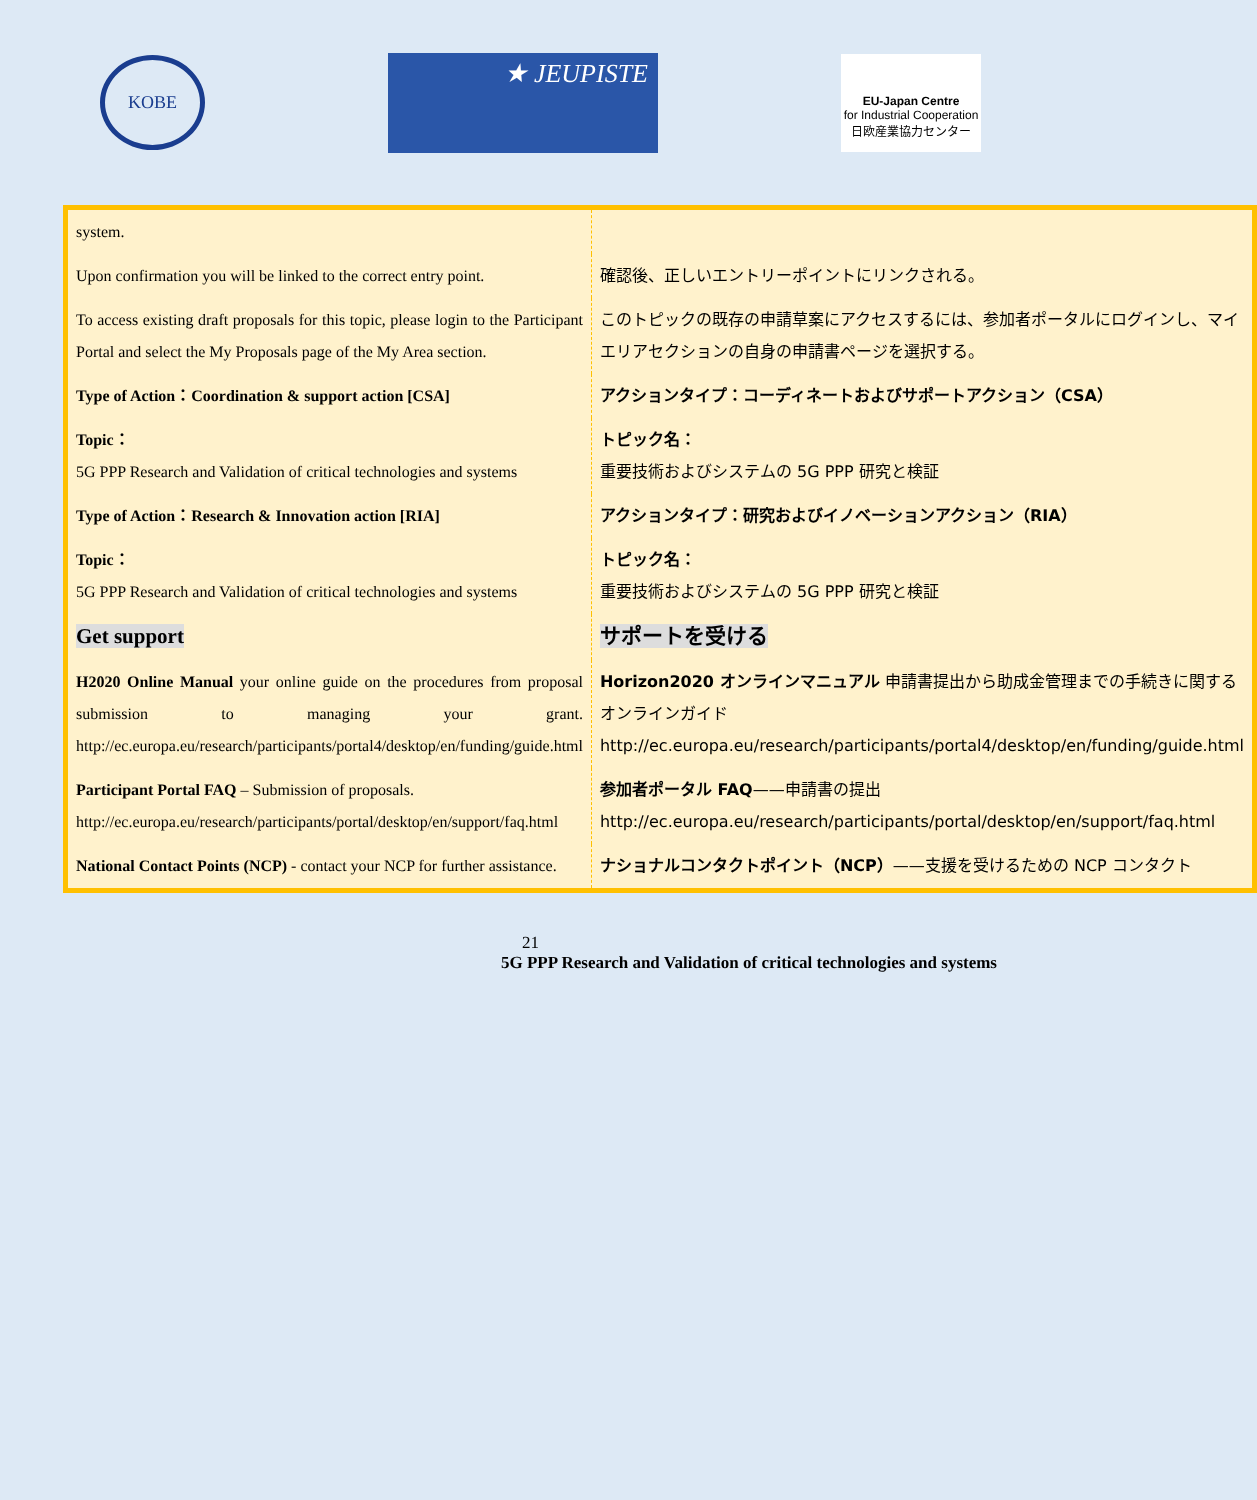KOBE
★ JEUPISTE
EU-Japan Centre
for Industrial Cooperation
日欧産業協力センター
| system. | |
| Upon confirmation you will be linked to the correct entry point. | 確認後、正しいエントリーポイントにリンクされる。 |
| To access existing draft proposals for this topic, please login to the Participant Portal and select the My Proposals page of the My Area section. | このトピックの既存の申請草案にアクセスするには、参加者ポータルにログインし、マイエリアセクションの自身の申請書ページを選択する。 |
| Type of Action：Coordination & support action [CSA] | アクションタイプ：コーディネートおよびサポートアクション（CSA） |
| Topic： 5G PPP Research and Validation of critical technologies and systems | トピック名： 重要技術およびシステムの 5G PPP 研究と検証 |
| Type of Action：Research & Innovation action [RIA] | アクションタイプ：研究およびイノベーションアクション（RIA） |
| Topic： 5G PPP Research and Validation of critical technologies and systems | トピック名： 重要技術およびシステムの 5G PPP 研究と検証 |
| Get support | サポートを受ける |
| H2020 Online Manual your online guide on the procedures from proposal submission to managing your grant. http://ec.europa.eu/research/participants/portal4/desktop/en/funding/guide.html | Horizon2020 オンラインマニュアル 申請書提出から助成金管理までの手続きに関するオンラインガイド http://ec.europa.eu/research/participants/portal4/desktop/en/funding/guide.html |
| Participant Portal FAQ – Submission of proposals. http://ec.europa.eu/research/participants/portal/desktop/en/support/faq.html | 参加者ポータル FAQ ——申請書の提出 http://ec.europa.eu/research/participants/portal/desktop/en/support/faq.html |
| National Contact Points (NCP) - contact your NCP for further assistance. | ナショナルコンタクトポイント（NCP） ——支援を受けるための NCP コンタクト |
21
5G PPP Research and Validation of critical technologies and systems